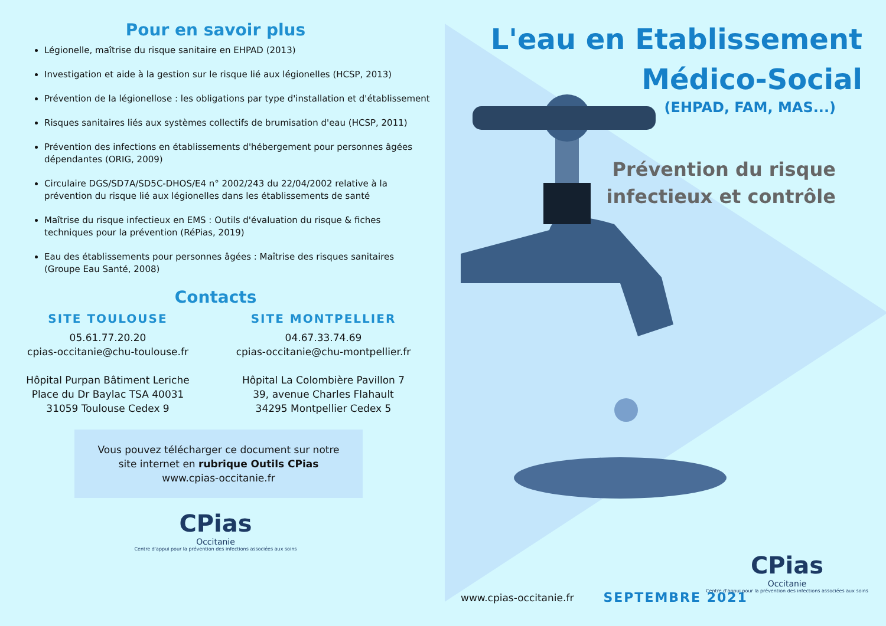Pour en savoir plus
Légionelle, maîtrise du risque sanitaire en EHPAD (2013)
Investigation et aide à la gestion sur le risque lié aux légionelles (HCSP, 2013)
Prévention de la légionellose : les obligations par type d'installation et d'établissement
Risques sanitaires liés aux systèmes collectifs de brumisation d'eau (HCSP, 2011)
Prévention des infections en établissements d'hébergement pour personnes âgées dépendantes (ORIG, 2009)
Circulaire DGS/SD7A/SD5C-DHOS/E4 n° 2002/243 du 22/04/2002 relative à la prévention du risque lié aux légionelles dans les établissements de santé
Maîtrise du risque infectieux en EMS : Outils d'évaluation du risque & fiches techniques pour la prévention (RéPias, 2019)
Eau des établissements pour personnes âgées : Maîtrise des risques sanitaires (Groupe Eau Santé, 2008)
Contacts
SITE TOULOUSE
05.61.77.20.20
cpias-occitanie@chu-toulouse.fr
Hôpital Purpan Bâtiment Leriche
Place du Dr Baylac TSA 40031
31059 Toulouse Cedex 9
SITE MONTPELLIER
04.67.33.74.69
cpias-occitanie@chu-montpellier.fr
Hôpital La Colombière Pavillon 7
39, avenue Charles Flahault
34295 Montpellier Cedex 5
Vous pouvez télécharger ce document sur notre
site internet en rubrique Outils CPias
www.cpias-occitanie.fr
CPias
Occitanie
Centre d'appui pour la prévention des infections associées aux soins
L'eau en Etablissement
Médico-Social
(EHPAD, FAM, MAS...)
Prévention du risque
infectieux et contrôle
www.cpias-occitanie.fr SEPTEMBRE 2021
CPias
Occitanie
Centre d'appui pour la prévention des infections associées aux soins